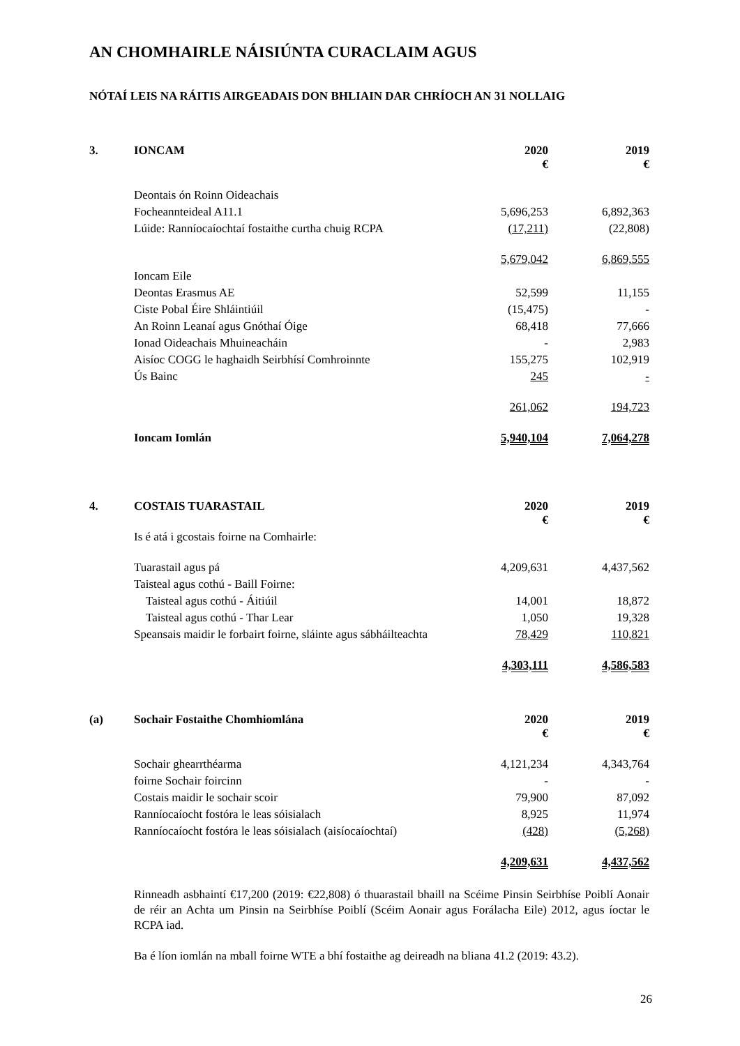AN CHOMHAIRLE NÁISIÚNTA CURACLAIM AGUS
NÓTAÍ LEIS NA RÁITIS AIRGEADAIS DON BHLIAIN DAR CHRÍOCH AN 31 NOLLAIG
| 3. | IONCAM | 2020 € | 2019 € |
| | Deontais ón Roinn Oideachais | | |
| | Focheannteideal A11.1 | 5,696,253 | 6,892,363 |
| | Lúide: Ranníocaíochtaí fostaithe curtha chuig RCPA | (17,211) | (22,808) |
| | | 5,679,042 | 6,869,555 |
| | Ioncam Eile | | |
| | Deontas Erasmus AE | 52,599 | 11,155 |
| | Ciste Pobal Éire Shláintiúil | (15,475) | - |
| | An Roinn Leanaí agus Gnóthaí Óige | 68,418 | 77,666 |
| | Ionad Oideachais Mhuineacháin | - | 2,983 |
| | Aisíoc COGG le haghaidh Seirbhísí Comhroinnte | 155,275 | 102,919 |
| | Ús Bainc | 245 | - |
| | | 261,062 | 194,723 |
| | Ioncam Iomlán | 5,940,104 | 7,064,278 |
| 4. | COSTAIS TUARASTAIL | 2020 € | 2019 € |
| | Is é atá i gcostais foirne na Comhairle: | | |
| | Tuarastail agus pá | 4,209,631 | 4,437,562 |
| | Taisteal agus cothú - Baill Foirne: | | |
| | Taisteal agus cothú - Áitiúil | 14,001 | 18,872 |
| | Taisteal agus cothú - Thar Lear | 1,050 | 19,328 |
| | Speansais maidir le forbairt foirne, sláinte agus sábháilteachta | 78,429 | 110,821 |
| | | 4,303,111 | 4,586,583 |
| (a) | Sochair Fostaithe Chomhiomlána | 2020 € | 2019 € |
| | Sochair ghearrthéarma | 4,121,234 | 4,343,764 |
| | foirne Sochair foircinn | - | - |
| | Costais maidir le sochair scoir | 79,900 | 87,092 |
| | Ranníocaíocht fostóra le leas sóisialach | 8,925 | 11,974 |
| | Ranníocaíocht fostóra le leas sóisialach (aisíocaíochtaí) | (428) | (5,268) |
| | | 4,209,631 | 4,437,562 |
Rinneadh asbhaintí €17,200 (2019: €22,808) ó thuarastail bhaill na Scéime Pinsin Seirbhíse Poiblí Aonair de réir an Achta um Pinsin na Seirbhíse Poiblí (Scéim Aonair agus Forálacha Eile) 2012, agus íoctar le RCPA iad.
Ba é líon iomlán na mball foirne WTE a bhí fostaithe ag deireadh na bliana 41.2 (2019: 43.2).
26